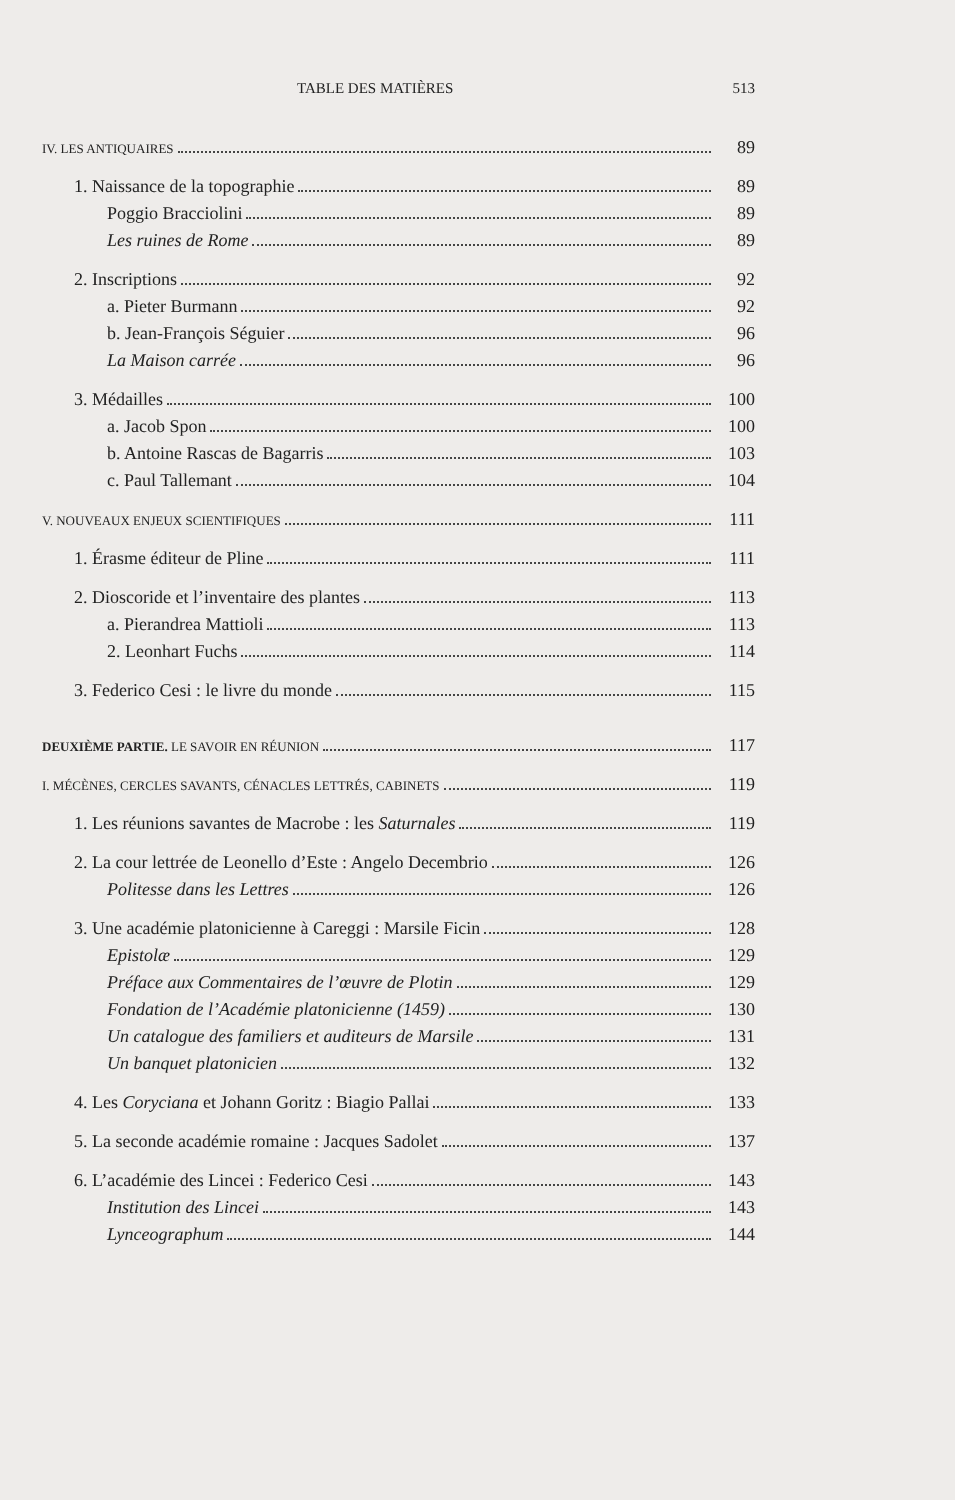TABLE DES MATIÈRES 513
IV. LES ANTIQUAIRES 89
1. Naissance de la topographie 89
Poggio Bracciolini 89
Les ruines de Rome 89
2. Inscriptions 92
a. Pieter Burmann 92
b. Jean-François Séguier 96
La Maison carrée 96
3. Médailles 100
a. Jacob Spon 100
b. Antoine Rascas de Bagarris 103
c. Paul Tallemant 104
V. NOUVEAUX ENJEUX SCIENTIFIQUES 111
1. Érasme éditeur de Pline 111
2. Dioscoride et l’inventaire des plantes 113
a. Pierandrea Mattioli 113
2. Leonhart Fuchs 114
3. Federico Cesi : le livre du monde 115
DEUXIÈME PARTIE. LE SAVOIR EN RÉUNION 117
I. MÉCÈNES, CERCLES SAVANTS, CÉNACLES LETTRÉS, CABINETS 119
1. Les réunions savantes de Macrobe : les Saturnales 119
2. La cour lettrée de Leonello d’Este : Angelo Decembrio 126
Politesse dans les Lettres 126
3. Une académie platonicienne à Careggi : Marsile Ficin 128
Epistolæ 129
Préface aux Commentaires de l’œuvre de Plotin 129
Fondation de l’Académie platonicienne (1459) 130
Un catalogue des familiers et auditeurs de Marsile 131
Un banquet platonicien 132
4. Les Coryciana et Johann Goritz : Biagio Pallai 133
5. La seconde académie romaine : Jacques Sadolet 137
6. L’académie des Lincei : Federico Cesi 143
Institution des Lincei 143
Lynceographum 144